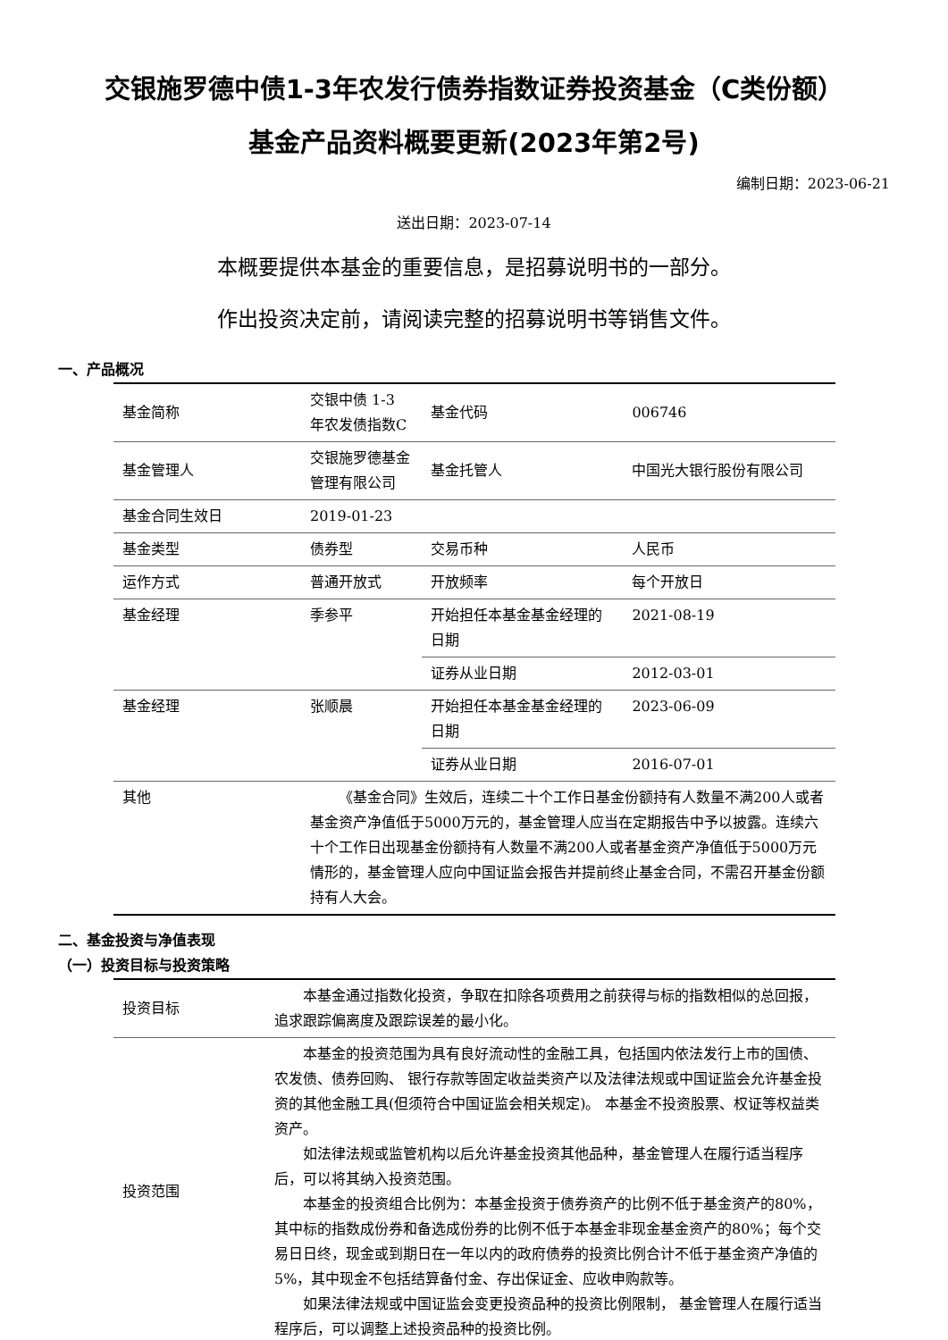交银施罗德中债1-3年农发行债券指数证券投资基金（C类份额）
基金产品资料概要更新(2023年第2号)
编制日期：2023-06-21
送出日期：2023-07-14
本概要提供本基金的重要信息，是招募说明书的一部分。
作出投资决定前，请阅读完整的招募说明书等销售文件。
一、产品概况
| 基金简称 | 交银中债 1-3 年农发债指数C | 基金代码 | 006746 |
| 基金管理人 | 交银施罗德基金管理有限公司 | 基金托管人 | 中国光大银行股份有限公司 |
| 基金合同生效日 | 2019-01-23 | | |
| 基金类型 | 债券型 | 交易币种 | 人民币 |
| 运作方式 | 普通开放式 | 开放频率 | 每个开放日 |
| 基金经理 | 季参平 | 开始担任本基金基金经理的日期 | 2021-08-19 |
| | | 证券从业日期 | 2012-03-01 |
| 基金经理 | 张顺晨 | 开始担任本基金基金经理的日期 | 2023-06-09 |
| | | 证券从业日期 | 2016-07-01 |
| 其他 | 《基金合同》生效后，连续二十个工作日基金份额持有人数量不满200人或者基金资产净值低于5000万元的，基金管理人应当在定期报告中予以披露。连续六十个工作日出现基金份额持有人数量不满200人或者基金资产净值低于5000万元情形的，基金管理人应向中国证监会报告并提前终止基金合同，不需召开基金份额持有人大会。 | | |
二、基金投资与净值表现
（一）投资目标与投资策略
| 投资目标 | 本基金通过指数化投资，争取在扣除各项费用之前获得与标的指数相似的总回报，追求跟踪偏离度及跟踪误差的最小化。 |
| 投资范围 | 本基金的投资范围为具有良好流动性的金融工具，包括国内依法发行上市的国债、农发债、债券回购、 银行存款等固定收益类资产以及法律法规或中国证监会允许基金投资的其他金融工具(但须符合中国证监会相关规定)。 本基金不投资股票、权证等权益类资产。 如法律法规或监管机构以后允许基金投资其他品种，基金管理人在履行适当程序后，可以将其纳入投资范围。 本基金的投资组合比例为：本基金投资于债券资产的比例不低于基金资产的80%，其中标的指数成份券和备选成份券的比例不低于本基金非现金基金资产的80%；每个交易日日终，现金或到期日在一年以内的政府债券的投资比例合计不低于基金资产净值的5%，其中现金不包括结算备付金、存出保证金、应收申购款等。 如果法律法规或中国证监会变更投资品种的投资比例限制， 基金管理人在履行适当程序后，可以调整上述投资品种的投资比例。 |